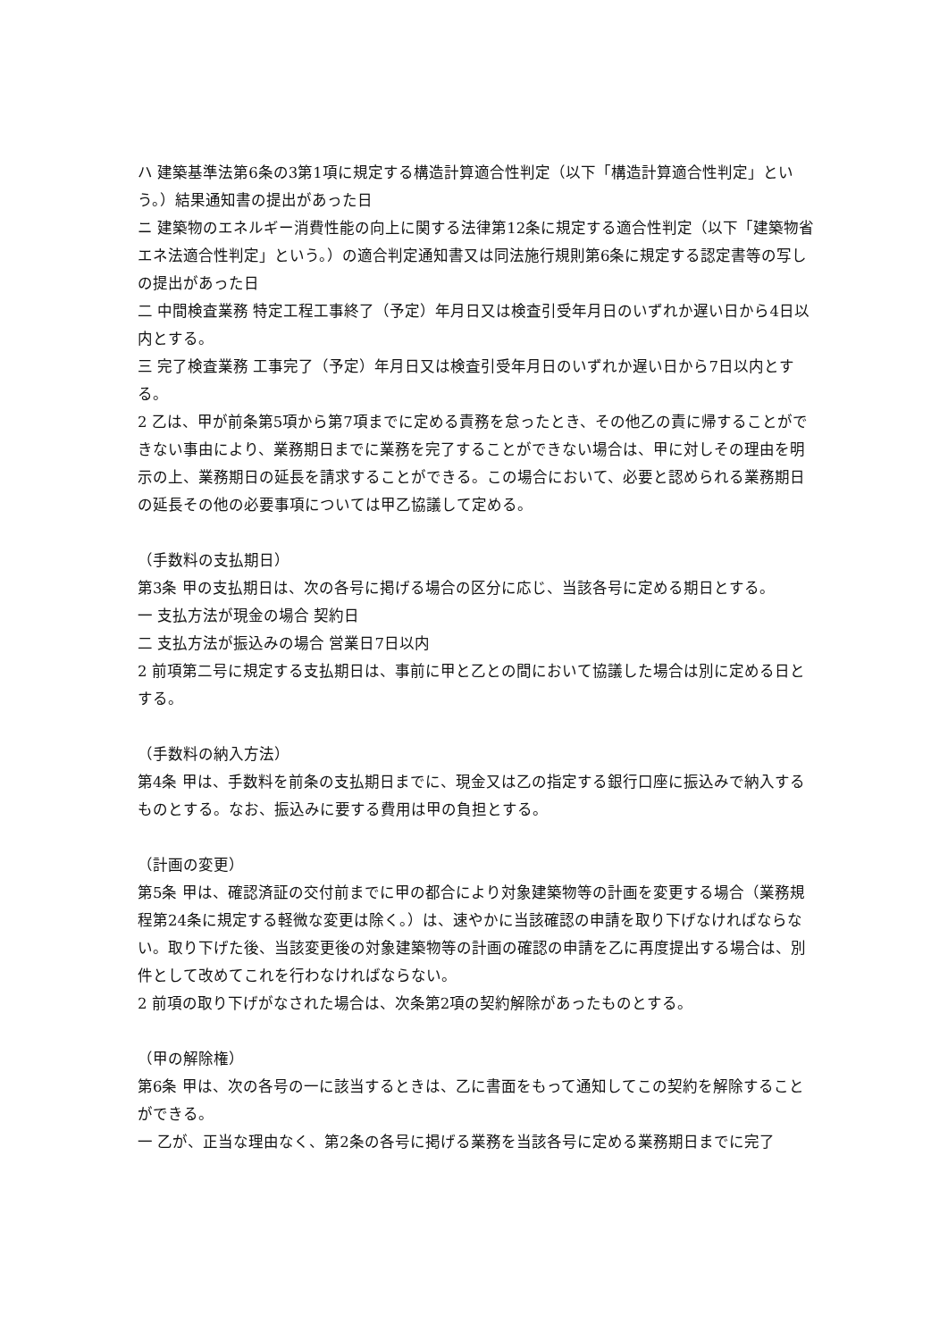ハ 建築基準法第6条の3第1項に規定する構造計算適合性判定（以下「構造計算適合性判定」という。）結果通知書の提出があった日
ニ 建築物のエネルギー消費性能の向上に関する法律第12条に規定する適合性判定（以下「建築物省エネ法適合性判定」という。）の適合判定通知書又は同法施行規則第6条に規定する認定書等の写しの提出があった日
二 中間検査業務 特定工程工事終了（予定）年月日又は検査引受年月日のいずれか遅い日から4日以内とする。
三 完了検査業務 工事完了（予定）年月日又は検査引受年月日のいずれか遅い日から7日以内とする。
2 乙は、甲が前条第5項から第7項までに定める責務を怠ったとき、その他乙の責に帰することができない事由により、業務期日までに業務を完了することができない場合は、甲に対しその理由を明示の上、業務期日の延長を請求することができる。この場合において、必要と認められる業務期日の延長その他の必要事項については甲乙協議して定める。
（手数料の支払期日）
第3条 甲の支払期日は、次の各号に掲げる場合の区分に応じ、当該各号に定める期日とする。
一 支払方法が現金の場合 契約日
二 支払方法が振込みの場合 営業日7日以内
2 前項第二号に規定する支払期日は、事前に甲と乙との間において協議した場合は別に定める日とする。
（手数料の納入方法）
第4条 甲は、手数料を前条の支払期日までに、現金又は乙の指定する銀行口座に振込みで納入するものとする。なお、振込みに要する費用は甲の負担とする。
（計画の変更）
第5条 甲は、確認済証の交付前までに甲の都合により対象建築物等の計画を変更する場合（業務規程第24条に規定する軽微な変更は除く。）は、速やかに当該確認の申請を取り下げなければならない。取り下げた後、当該変更後の対象建築物等の計画の確認の申請を乙に再度提出する場合は、別件として改めてこれを行わなければならない。
2 前項の取り下げがなされた場合は、次条第2項の契約解除があったものとする。
（甲の解除権）
第6条 甲は、次の各号の一に該当するときは、乙に書面をもって通知してこの契約を解除することができる。
一 乙が、正当な理由なく、第2条の各号に掲げる業務を当該各号に定める業務期日までに完了